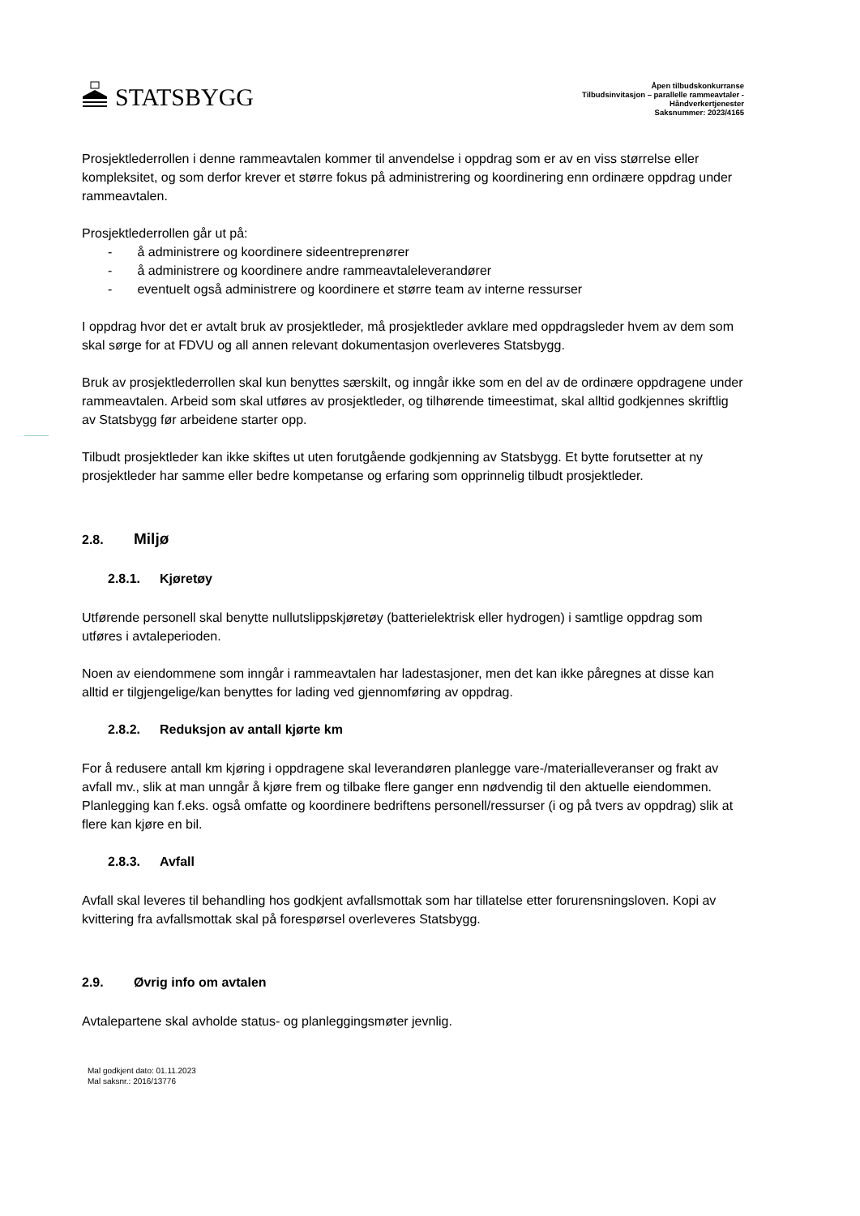STATSBYGG
Åpen tilbudskonkurranse
Tilbudsinvitasjon – parallelle rammeavtaler -
Håndverkertjenester
Saksnummer: 2023/4165
Prosjektlederrollen i denne rammeavtalen kommer til anvendelse i oppdrag som er av en viss størrelse eller kompleksitet, og som derfor krever et større fokus på administrering og koordinering enn ordinære oppdrag under rammeavtalen.
Prosjektlederrollen går ut på:
- å administrere og koordinere sideentreprenører
- å administrere og koordinere andre rammeavtaleleverandører
- eventuelt også administrere og koordinere et større team av interne ressurser
I oppdrag hvor det er avtalt bruk av prosjektleder, må prosjektleder avklare med oppdragsleder hvem av dem som skal sørge for at FDVU og all annen relevant dokumentasjon overleveres Statsbygg.
Bruk av prosjektlederrollen skal kun benyttes særskilt, og inngår ikke som en del av de ordinære oppdragene under rammeavtalen. Arbeid som skal utføres av prosjektleder, og tilhørende timeestimat, skal alltid godkjennes skriftlig av Statsbygg før arbeidene starter opp.
Tilbudt prosjektleder kan ikke skiftes ut uten forutgående godkjenning av Statsbygg. Et bytte forutsetter at ny prosjektleder har samme eller bedre kompetanse og erfaring som opprinnelig tilbudt prosjektleder.
2.8. Miljø
2.8.1. Kjøretøy
Utførende personell skal benytte nullutslippskjøretøy (batterielektrisk eller hydrogen) i samtlige oppdrag som utføres i avtaleperioden.
Noen av eiendommene som inngår i rammeavtalen har ladestasjoner, men det kan ikke påregnes at disse kan alltid er tilgjengelige/kan benyttes for lading ved gjennomføring av oppdrag.
2.8.2. Reduksjon av antall kjørte km
For å redusere antall km kjøring i oppdragene skal leverandøren planlegge vare-/materialleveranser og frakt av avfall mv., slik at man unngår å kjøre frem og tilbake flere ganger enn nødvendig til den aktuelle eiendommen. Planlegging kan f.eks. også omfatte og koordinere bedriftens personell/ressurser (i og på tvers av oppdrag) slik at flere kan kjøre en bil.
2.8.3. Avfall
Avfall skal leveres til behandling hos godkjent avfallsmottak som har tillatelse etter forurensningsloven. Kopi av kvittering fra avfallsmottak skal på forespørsel overleveres Statsbygg.
2.9. Øvrig info om avtalen
Avtalepartene skal avholde status- og planleggingsmøter jevnlig.
Mal godkjent dato: 01.11.2023
Mal saksnr.: 2016/13776